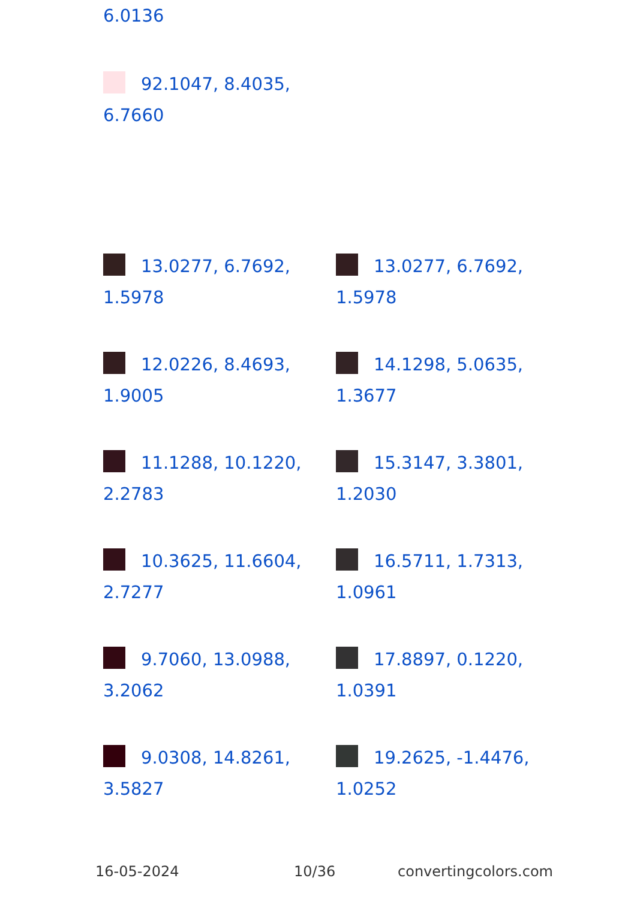6.0136
92.1047, 8.4035, 6.7660
13.0277, 6.7692, 1.5978
13.0277, 6.7692, 1.5978
12.0226, 8.4693, 1.9005
14.1298, 5.0635, 1.3677
11.1288, 10.1220, 2.2783
15.3147, 3.3801, 1.2030
10.3625, 11.6604, 2.7277
16.5711, 1.7313, 1.0961
9.7060, 13.0988, 3.2062
17.8897, 0.1220, 1.0391
9.0308, 14.8261, 3.5827
19.2625, -1.4476, 1.0252
16-05-2024 10/36 convertingcolors.com